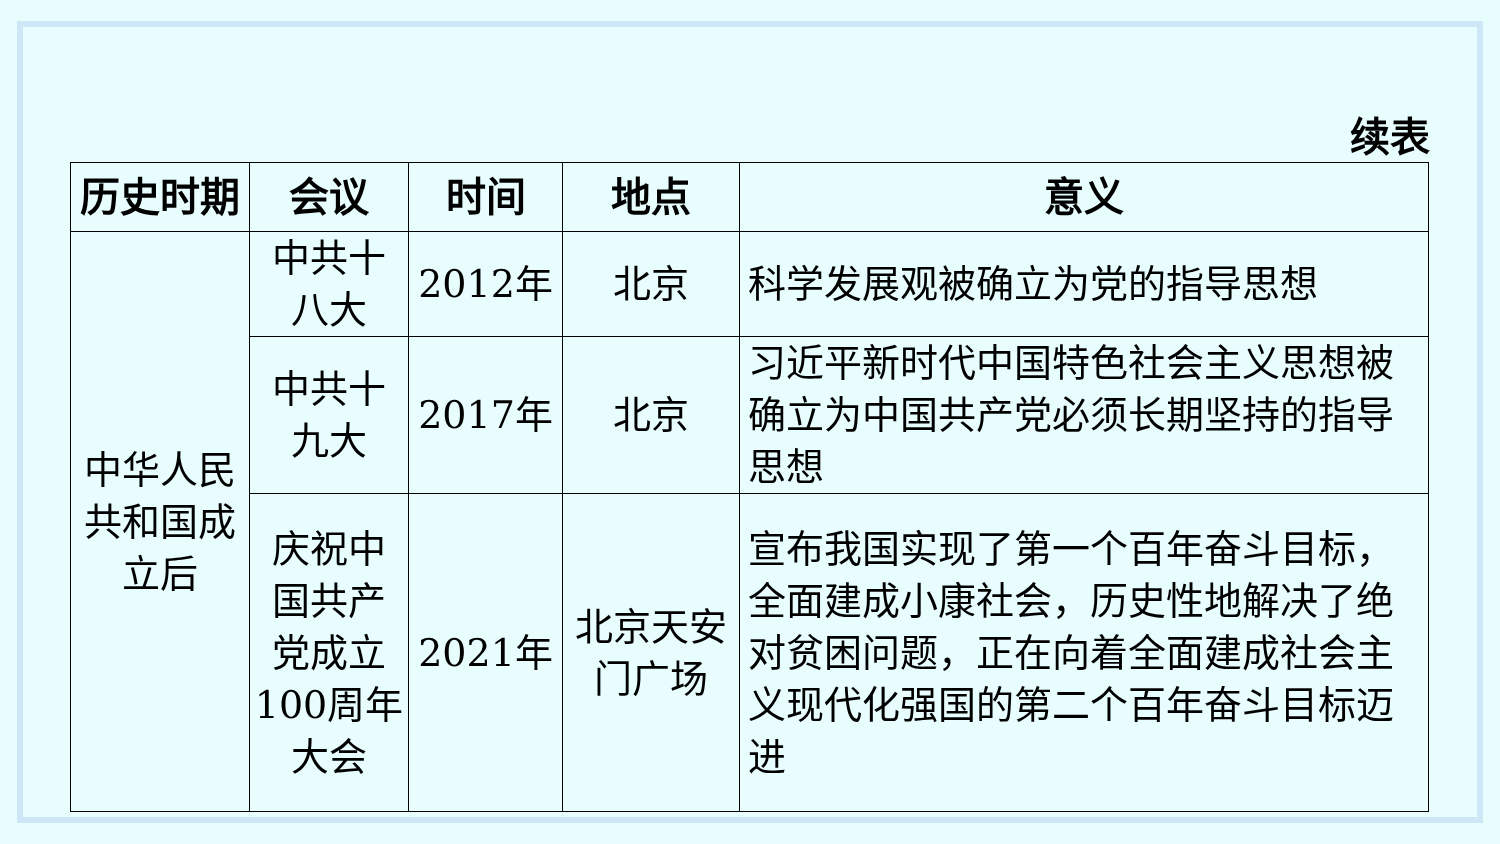续表
| 历史时期 | 会议 | 时间 | 地点 | 意义 |
| --- | --- | --- | --- | --- |
| 中华人民共和国成立后 | 中共十八大 | 2012年 | 北京 | 科学发展观被确立为党的指导思想 |
| | 中共十九大 | 2017年 | 北京 | 习近平新时代中国特色社会主义思想被确立为中国共产党必须长期坚持的指导思想 |
| | 庆祝中国共产党成立100周年大会 | 2021年 | 北京天安门广场 | 宣布我国实现了第一个百年奋斗目标，全面建成小康社会，历史性地解决了绝对贫困问题，正在向着全面建成社会主义现代化强国的第二个百年奋斗目标迈进 |